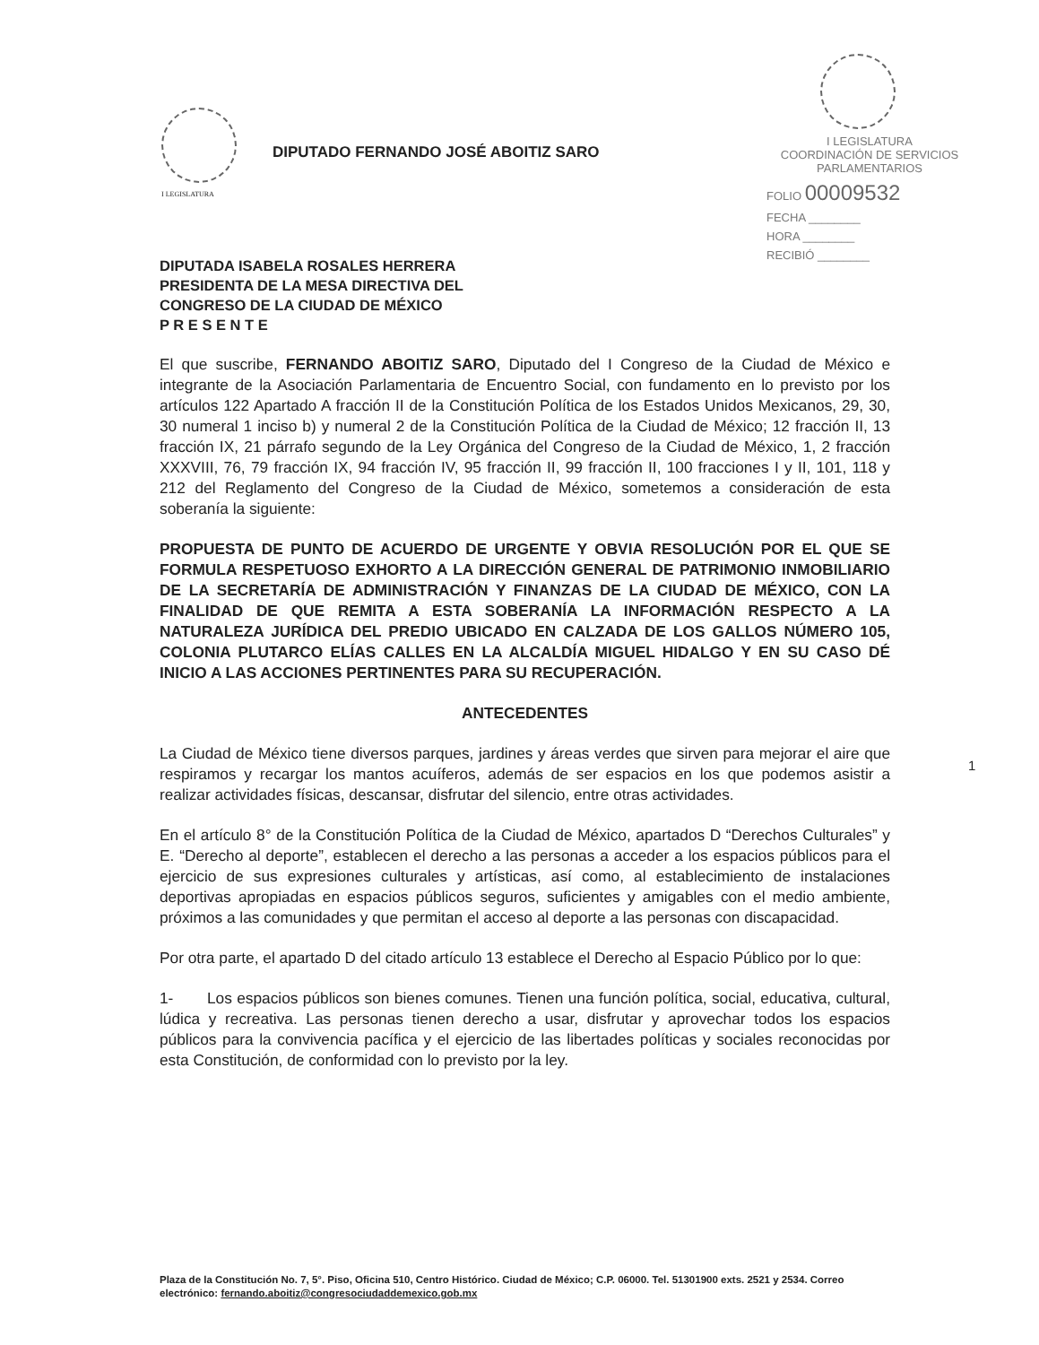I LEGISLATURA
DIPUTADO FERNANDO JOSÉ ABOITIZ SARO
I LEGISLATURA
COORDINACIÓN DE SERVICIOS
PARLAMENTARIOS
FOLIO 00009532
FECHA ________
HORA ________
RECIBIÓ ________
DIPUTADA ISABELA ROSALES HERRERA
PRESIDENTA DE LA MESA DIRECTIVA DEL
CONGRESO DE LA CIUDAD DE MÉXICO
P R E S E N T E
El que suscribe, FERNANDO ABOITIZ SARO, Diputado del I Congreso de la Ciudad de México e integrante de la Asociación Parlamentaria de Encuentro Social, con fundamento en lo previsto por los artículos 122 Apartado A fracción II de la Constitución Política de los Estados Unidos Mexicanos, 29, 30, 30 numeral 1 inciso b) y numeral 2 de la Constitución Política de la Ciudad de México; 12 fracción II, 13 fracción IX, 21 párrafo segundo de la Ley Orgánica del Congreso de la Ciudad de México, 1, 2 fracción XXXVIII, 76, 79 fracción IX, 94 fracción IV, 95 fracción II, 99 fracción II, 100 fracciones I y II, 101, 118 y 212 del Reglamento del Congreso de la Ciudad de México, sometemos a consideración de esta soberanía la siguiente:
PROPUESTA DE PUNTO DE ACUERDO DE URGENTE Y OBVIA RESOLUCIÓN POR EL QUE SE FORMULA RESPETUOSO EXHORTO A LA DIRECCIÓN GENERAL DE PATRIMONIO INMOBILIARIO DE LA SECRETARÍA DE ADMINISTRACIÓN Y FINANZAS DE LA CIUDAD DE MÉXICO, CON LA FINALIDAD DE QUE REMITA A ESTA SOBERANÍA LA INFORMACIÓN RESPECTO A LA NATURALEZA JURÍDICA DEL PREDIO UBICADO EN CALZADA DE LOS GALLOS NÚMERO 105, COLONIA PLUTARCO ELÍAS CALLES EN LA ALCALDÍA MIGUEL HIDALGO Y EN SU CASO DÉ INICIO A LAS ACCIONES PERTINENTES PARA SU RECUPERACIÓN.
ANTECEDENTES
La Ciudad de México tiene diversos parques, jardines y áreas verdes que sirven para mejorar el aire que respiramos y recargar los mantos acuíferos, además de ser espacios en los que podemos asistir a realizar actividades físicas, descansar, disfrutar del silencio, entre otras actividades.
En el artículo 8° de la Constitución Política de la Ciudad de México, apartados D “Derechos Culturales” y E. “Derecho al deporte”, establecen el derecho a las personas a acceder a los espacios públicos para el ejercicio de sus expresiones culturales y artísticas, así como, al establecimiento de instalaciones deportivas apropiadas en espacios públicos seguros, suficientes y amigables con el medio ambiente, próximos a las comunidades y que permitan el acceso al deporte a las personas con discapacidad.
Por otra parte, el apartado D del citado artículo 13 establece el Derecho al Espacio Público por lo que:
1- Los espacios públicos son bienes comunes. Tienen una función política, social, educativa, cultural, lúdica y recreativa. Las personas tienen derecho a usar, disfrutar y aprovechar todos los espacios públicos para la convivencia pacífica y el ejercicio de las libertades políticas y sociales reconocidas por esta Constitución, de conformidad con lo previsto por la ley.
1
Plaza de la Constitución No. 7, 5°. Piso, Oficina 510, Centro Histórico. Ciudad de México; C.P. 06000. Tel. 51301900 exts. 2521 y 2534. Correo electrónico: fernando.aboitiz@congresociudaddemexico.gob.mx